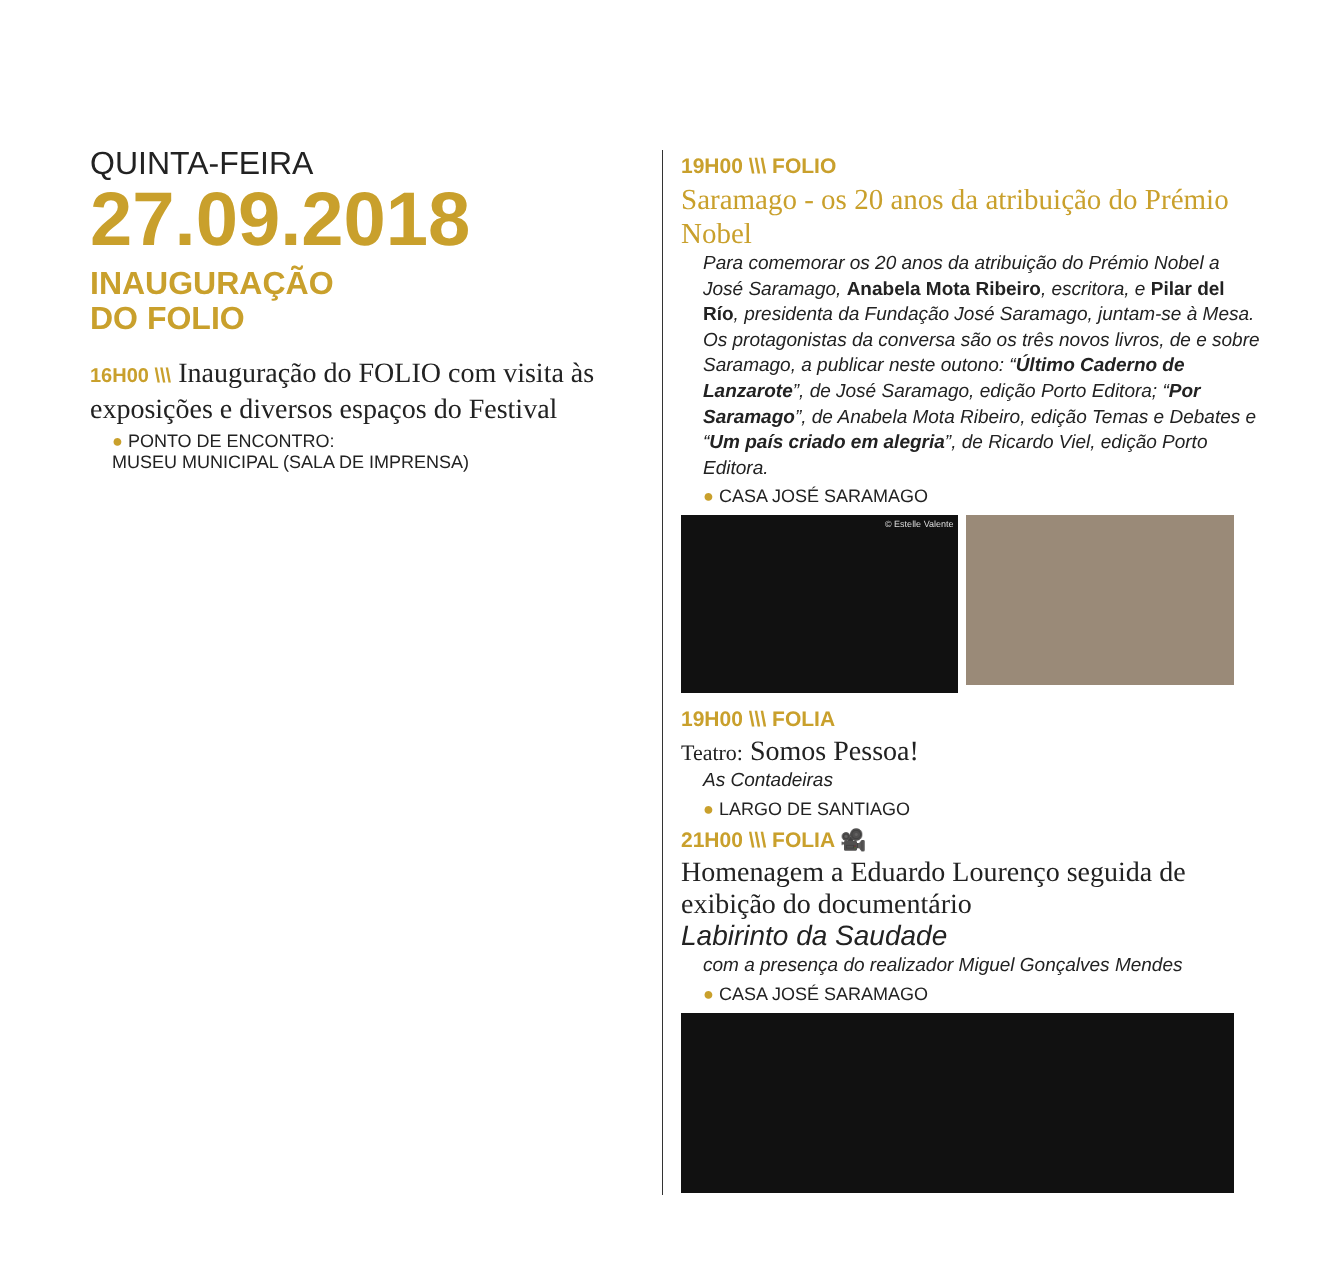QUINTA-FEIRA
27.09.2018
INAUGURAÇÃO
DO FOLIO
16H00 \\\ Inauguração do FOLIO com visita às exposições e diversos espaços do Festival
● PONTO DE ENCONTRO:
MUSEU MUNICIPAL (SALA DE IMPRENSA)
19H00 \\\ FOLIO
Saramago - os 20 anos da atribuição do Prémio Nobel
Para comemorar os 20 anos da atribuição do Prémio Nobel a José Saramago, Anabela Mota Ribeiro, escritora, e Pilar del Río, presidenta da Fundação José Saramago, juntam-se à Mesa. Os protagonistas da conversa são os três novos livros, de e sobre Saramago, a publicar neste outono: “Último Caderno de Lanzarote”, de José Saramago, edição Porto Editora; “Por Saramago”, de Anabela Mota Ribeiro, edição Temas e Debates e “Um país criado em alegria”, de Ricardo Viel, edição Porto Editora.
● CASA JOSÉ SARAMAGO
© Estelle Valente
19H00 \\\ FOLIA
Teatro: Somos Pessoa!
As Contadeiras
● LARGO DE SANTIAGO
21H00 \\\ FOLIA 🎥
Homenagem a Eduardo Lourenço seguida de exibição do documentário
Labirinto da Saudade
com a presença do realizador Miguel Gonçalves Mendes
● CASA JOSÉ SARAMAGO